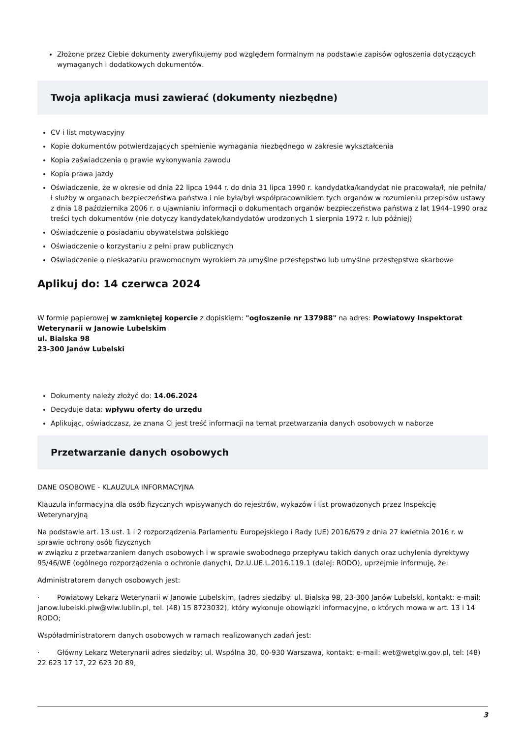Złożone przez Ciebie dokumenty zweryfikujemy pod względem formalnym na podstawie zapisów ogłoszenia dotyczących wymaganych i dodatkowych dokumentów.
Twoja aplikacja musi zawierać (dokumenty niezbędne)
CV i list motywacyjny
Kopie dokumentów potwierdzających spełnienie wymagania niezbędnego w zakresie wykształcenia
Kopia zaświadczenia o prawie wykonywania zawodu
Kopia prawa jazdy
Oświadczenie, że w okresie od dnia 22 lipca 1944 r. do dnia 31 lipca 1990 r. kandydatka/kandydat nie pracowała/ł, nie pełniła/ł służby w organach bezpieczeństwa państwa i nie była/był współpracownikiem tych organów w rozumieniu przepisów ustawy z dnia 18 października 2006 r. o ujawnianiu informacji o dokumentach organów bezpieczeństwa państwa z lat 1944–1990 oraz treści tych dokumentów (nie dotyczy kandydatek/kandydatów urodzonych 1 sierpnia 1972 r. lub później)
Oświadczenie o posiadaniu obywatelstwa polskiego
Oświadczenie o korzystaniu z pełni praw publicznych
Oświadczenie o nieskazaniu prawomocnym wyrokiem za umyślne przestępstwo lub umyślne przestępstwo skarbowe
Aplikuj do: 14 czerwca 2024
W formie papierowej w zamkniętej kopercie z dopiskiem: "ogłoszenie nr 137988" na adres: Powiatowy Inspektorat Weterynarii w Janowie Lubelskim
ul. Bialska 98
23-300 Janów Lubelski
Dokumenty należy złożyć do: 14.06.2024
Decyduje data: wpływu oferty do urzędu
Aplikując, oświadczasz, że znana Ci jest treść informacji na temat przetwarzania danych osobowych w naborze
Przetwarzanie danych osobowych
DANE OSOBOWE - KLAUZULA INFORMACYJNA
Klauzula informacyjna dla osób fizycznych wpisywanych do rejestrów, wykazów i list prowadzonych przez Inspekcję Weterynaryjną
Na podstawie art. 13 ust. 1 i 2 rozporządzenia Parlamentu Europejskiego i Rady (UE) 2016/679 z dnia 27 kwietnia 2016 r. w sprawie ochrony osób fizycznych
w związku z przetwarzaniem danych osobowych i w sprawie swobodnego przepływu takich danych oraz uchylenia dyrektywy 95/46/WE (ogólnego rozporządzenia o ochronie danych), Dz.U.UE.L.2016.119.1 (dalej: RODO), uprzejmie informuję, że:
Administratorem danych osobowych jest:
· Powiatowy Lekarz Weterynarii w Janowie Lubelskim, (adres siedziby: ul. Bialska 98, 23-300 Janów Lubelski, kontakt: e-mail: janow.lubelski.piw@wiw.lublin.pl, tel. (48) 15 8723032), który wykonuje obowiązki informacyjne, o których mowa w art. 13 i 14 RODO;
Współadministratorem danych osobowych w ramach realizowanych zadań jest:
· Główny Lekarz Weterynarii adres siedziby: ul. Wspólna 30, 00-930 Warszawa, kontakt: e-mail: wet@wetgiw.gov.pl, tel: (48) 22 623 17 17, 22 623 20 89,
3